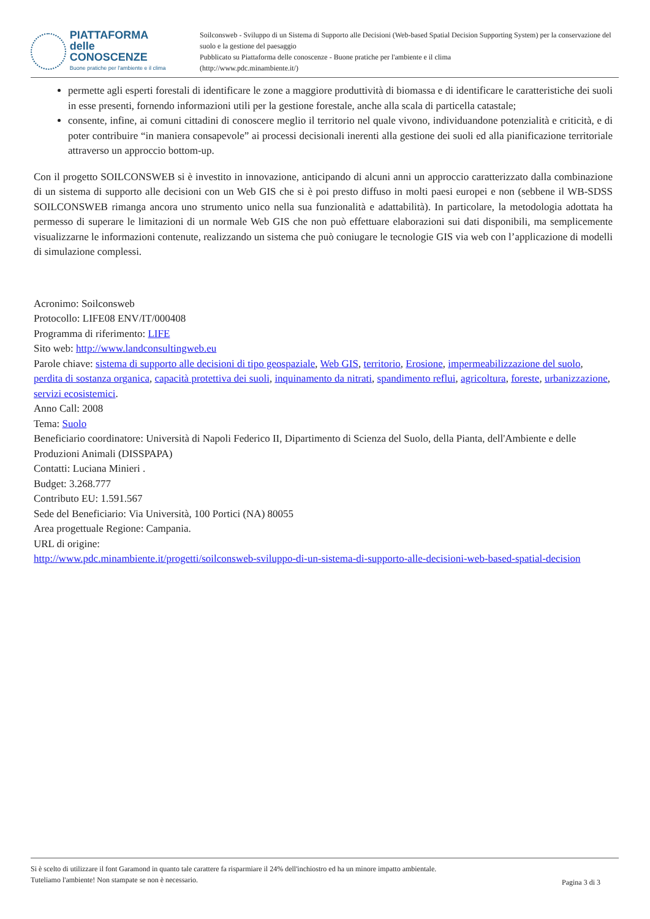PIATTAFORMA
delle CONOSCENZE
Buone pratiche per l'ambiente e il clima
Soilconsweb - Sviluppo di un Sistema di Supporto alle Decisioni (Web-based Spatial Decision Supporting System) per la conservazione del suolo e la gestione del paesaggio
Pubblicato su Piattaforma delle conoscenze - Buone pratiche per l'ambiente e il clima
(http://www.pdc.minambiente.it/)
permette agli esperti forestali di identificare le zone a maggiore produttività di biomassa e di identificare le caratteristiche dei suoli in esse presenti, fornendo informazioni utili per la gestione forestale, anche alla scala di particella catastale;
consente, infine, ai comuni cittadini di conoscere meglio il territorio nel quale vivono, individuandone potenzialità e criticità, e di poter contribuire “in maniera consapevole” ai processi decisionali inerenti alla gestione dei suoli ed alla pianificazione territoriale attraverso un approccio bottom-up.
Con il progetto SOILCONSWEB si è investito in innovazione, anticipando di alcuni anni un approccio caratterizzato dalla combinazione di un sistema di supporto alle decisioni con un Web GIS che si è poi presto diffuso in molti paesi europei e non (sebbene il WB-SDSS SOILCONSWEB rimanga ancora uno strumento unico nella sua funzionalità e adattabilità). In particolare, la metodologia adottata ha permesso di superare le limitazioni di un normale Web GIS che non può effettuare elaborazioni sui dati disponibili, ma semplicemente visualizzarne le informazioni contenute, realizzando un sistema che può coniugare le tecnologie GIS via web con l’applicazione di modelli di simulazione complessi.
Acronimo: Soilconsweb
Protocollo: LIFE08 ENV/IT/000408
Programma di riferimento: LIFE
Sito web: http://www.landconsultingweb.eu
Parole chiave: sistema di supporto alle decisioni di tipo geospaziale, Web GIS, territorio, Erosione, impermeabilizzazione del suolo, perdita di sostanza organica, capacità protettiva dei suoli, inquinamento da nitrati, spandimento reflui, agricoltura, foreste, urbanizzazione, servizi ecosistemici.
Anno Call: 2008
Tema: Suolo
Beneficiario coordinatore: Università di Napoli Federico II, Dipartimento di Scienza del Suolo, della Pianta, dell'Ambiente e delle Produzioni Animali (DISSPAPA)
Contatti: Luciana Minieri .
Budget: 3.268.777
Contributo EU: 1.591.567
Sede del Beneficiario: Via Università, 100 Portici (NA) 80055
Area progettuale Regione: Campania.
URL di origine:
http://www.pdc.minambiente.it/progetti/soilconsweb-sviluppo-di-un-sistema-di-supporto-alle-decisioni-web-based-spatial-decision
Si è scelto di utilizzare il font Garamond in quanto tale carattere fa risparmiare il 24% dell'inchiostro ed ha un minore impatto ambientale. Tuteliamo l'ambiente! Non stampate se non è necessario.
Pagina 3 di 3